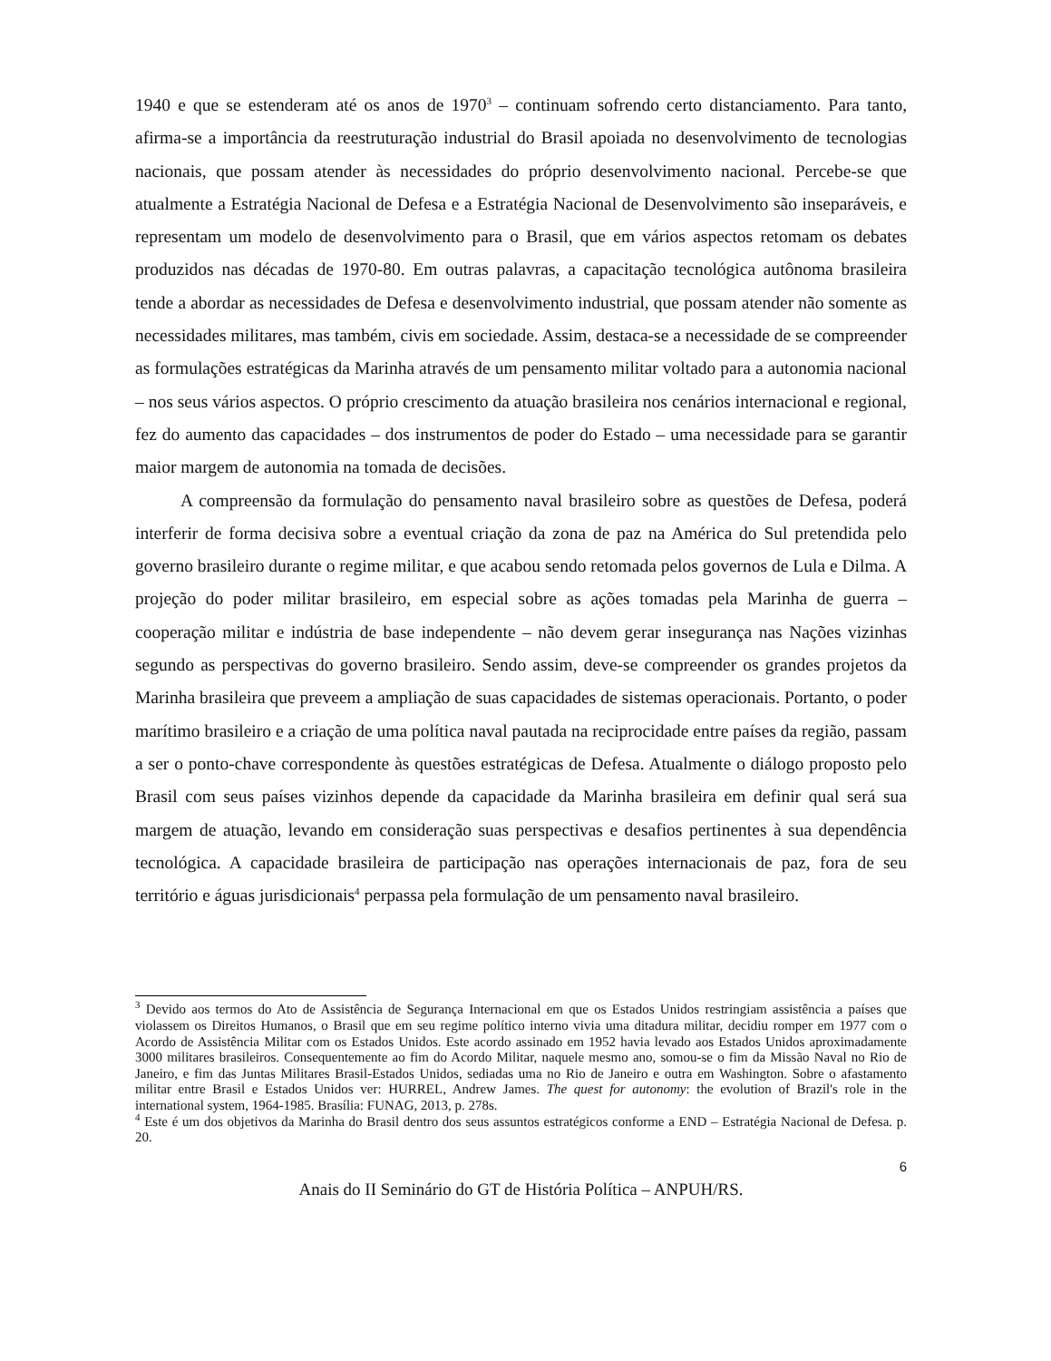1940 e que se estenderam até os anos de 1970<sup>3</sup> – continuam sofrendo certo distanciamento. Para tanto, afirma-se a importância da reestruturação industrial do Brasil apoiada no desenvolvimento de tecnologias nacionais, que possam atender às necessidades do próprio desenvolvimento nacional. Percebe-se que atualmente a Estratégia Nacional de Defesa e a Estratégia Nacional de Desenvolvimento são inseparáveis, e representam um modelo de desenvolvimento para o Brasil, que em vários aspectos retomam os debates produzidos nas décadas de 1970-80. Em outras palavras, a capacitação tecnológica autônoma brasileira tende a abordar as necessidades de Defesa e desenvolvimento industrial, que possam atender não somente as necessidades militares, mas também, civis em sociedade. Assim, destaca-se a necessidade de se compreender as formulações estratégicas da Marinha através de um pensamento militar voltado para a autonomia nacional – nos seus vários aspectos. O próprio crescimento da atuação brasileira nos cenários internacional e regional, fez do aumento das capacidades – dos instrumentos de poder do Estado – uma necessidade para se garantir maior margem de autonomia na tomada de decisões.
A compreensão da formulação do pensamento naval brasileiro sobre as questões de Defesa, poderá interferir de forma decisiva sobre a eventual criação da zona de paz na América do Sul pretendida pelo governo brasileiro durante o regime militar, e que acabou sendo retomada pelos governos de Lula e Dilma. A projeção do poder militar brasileiro, em especial sobre as ações tomadas pela Marinha de guerra – cooperação militar e indústria de base independente – não devem gerar insegurança nas Nações vizinhas segundo as perspectivas do governo brasileiro. Sendo assim, deve-se compreender os grandes projetos da Marinha brasileira que preveem a ampliação de suas capacidades de sistemas operacionais. Portanto, o poder marítimo brasileiro e a criação de uma política naval pautada na reciprocidade entre países da região, passam a ser o ponto-chave correspondente às questões estratégicas de Defesa. Atualmente o diálogo proposto pelo Brasil com seus países vizinhos depende da capacidade da Marinha brasileira em definir qual será sua margem de atuação, levando em consideração suas perspectivas e desafios pertinentes à sua dependência tecnológica. A capacidade brasileira de participação nas operações internacionais de paz, fora de seu território e águas jurisdicionais<sup>4</sup> perpassa pela formulação de um pensamento naval brasileiro.
<sup>3</sup> Devido aos termos do Ato de Assistência de Segurança Internacional em que os Estados Unidos restringiam assistência a países que violassem os Direitos Humanos, o Brasil que em seu regime político interno vivia uma ditadura militar, decidiu romper em 1977 com o Acordo de Assistência Militar com os Estados Unidos. Este acordo assinado em 1952 havia levado aos Estados Unidos aproximadamente 3000 militares brasileiros. Consequentemente ao fim do Acordo Militar, naquele mesmo ano, somou-se o fim da Missão Naval no Rio de Janeiro, e fim das Juntas Militares Brasil-Estados Unidos, sediadas uma no Rio de Janeiro e outra em Washington. Sobre o afastamento militar entre Brasil e Estados Unidos ver: HURREL, Andrew James. The quest for autonomy: the evolution of Brazil's role in the international system, 1964-1985. Brasília: FUNAG, 2013, p. 278s.
<sup>4</sup> Este é um dos objetivos da Marinha do Brasil dentro dos seus assuntos estratégicos conforme a END – Estratégia Nacional de Defesa. p. 20.
6
Anais do II Seminário do GT de História Política – ANPUH/RS.